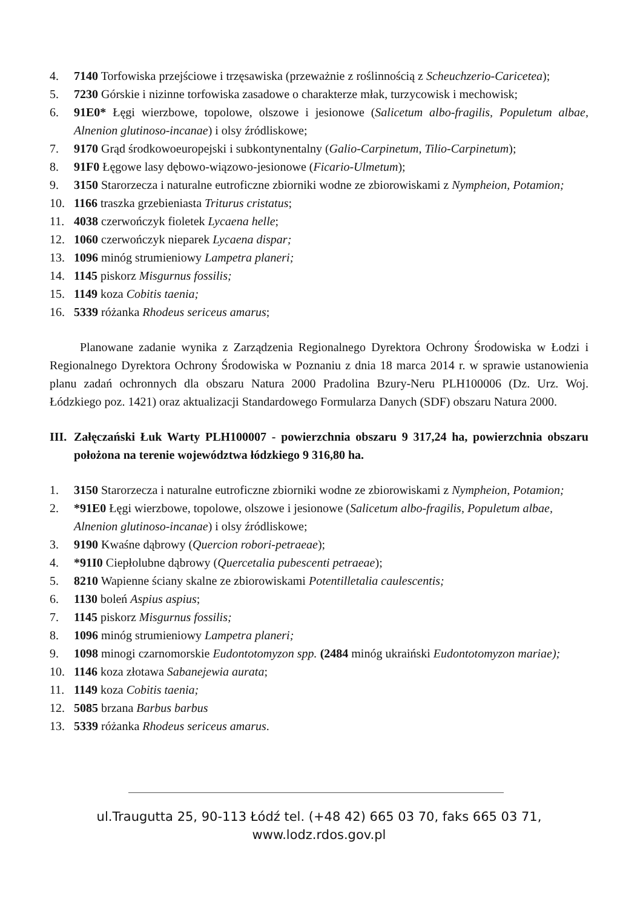4. 7140 Torfowiska przejściowe i trzęsawiska (przeważnie z roślinnością z Scheuchzerio-Caricetea);
5. 7230 Górskie i nizinne torfowiska zasadowe o charakterze młak, turzycowisk i mechowisk;
6. 91E0* Łęgi wierzbowe, topolowe, olszowe i jesionowe (Salicetum albo-fragilis, Populetum albae, Alnenion glutinoso-incanae) i olsy źródliskowe;
7. 9170 Grąd środkowoeuropejski i subkontynentalny (Galio-Carpinetum, Tilio-Carpinetum);
8. 91F0 Łęgowe lasy dębowo-wiązowo-jesionowe (Ficario-Ulmetum);
9. 3150 Starorzecza i naturalne eutroficzne zbiorniki wodne ze zbiorowiskami z Nympheion, Potamion;
10. 1166 traszka grzebieniasta Triturus cristatus;
11. 4038 czerwończyk fioletek Lycaena helle;
12. 1060 czerwończyk nieparek Lycaena dispar;
13. 1096 minóg strumieniowy Lampetra planeri;
14. 1145 piskorz Misgurnus fossilis;
15. 1149 koza Cobitis taenia;
16. 5339 różanka Rhodeus sericeus amarus;
Planowane zadanie wynika z Zarządzenia Regionalnego Dyrektora Ochrony Środowiska w Łodzi i Regionalnego Dyrektora Ochrony Środowiska w Poznaniu z dnia 18 marca 2014 r. w sprawie ustanowienia planu zadań ochronnych dla obszaru Natura 2000 Pradolina Bzury-Neru PLH100006 (Dz. Urz. Woj. Łódzkiego poz. 1421) oraz aktualizacji Standardowego Formularza Danych (SDF) obszaru Natura 2000.
III. Załęczański Łuk Warty PLH100007 - powierzchnia obszaru 9 317,24 ha, powierzchnia obszaru położona na terenie województwa łódzkiego 9 316,80 ha.
1. 3150 Starorzecza i naturalne eutroficzne zbiorniki wodne ze zbiorowiskami z Nympheion, Potamion;
2. *91E0 Łęgi wierzbowe, topolowe, olszowe i jesionowe (Salicetum albo-fragilis, Populetum albae, Alnenion glutinoso-incanae) i olsy źródliskowe;
3. 9190 Kwaśne dąbrowy (Quercion robori-petraeae);
4. *91I0 Ciepłolubne dąbrowy (Quercetalia pubescenti petraeae);
5. 8210 Wapienne ściany skalne ze zbiorowiskami Potentilletalia caulescentis;
6. 1130 boleń Aspius aspius;
7. 1145 piskorz Misgurnus fossilis;
8. 1096 minóg strumieniowy Lampetra planeri;
9. 1098 minogi czarnomorskie Eudontotomyzon spp. (2484 minóg ukraiński Eudontotomyzon mariae);
10. 1146 koza złotawa Sabanejewia aurata;
11. 1149 koza Cobitis taenia;
12. 5085 brzana Barbus barbus
13. 5339 różanka Rhodeus sericeus amarus.
ul.Traugutta 25, 90-113 Łódź tel. (+48 42) 665 03 70, faks 665 03 71, www.lodz.rdos.gov.pl